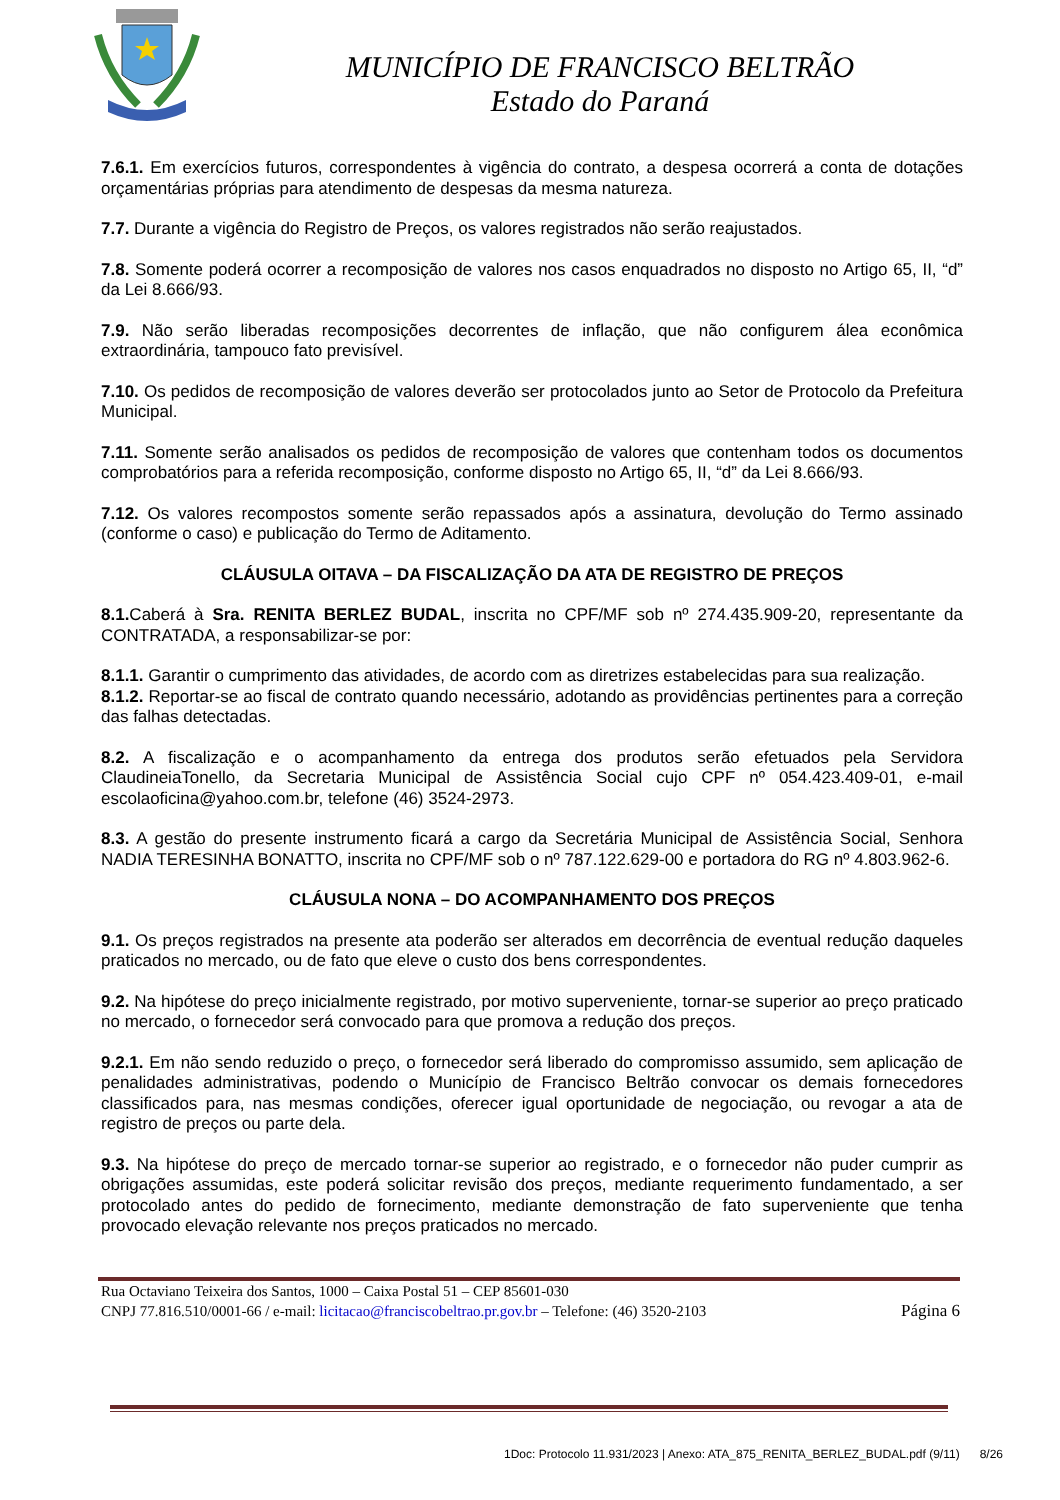MUNICÍPIO DE FRANCISCO BELTRÃO
Estado do Paraná
7.6.1. Em exercícios futuros, correspondentes à vigência do contrato, a despesa ocorrerá a conta de dotações orçamentárias próprias para atendimento de despesas da mesma natureza.
7.7. Durante a vigência do Registro de Preços, os valores registrados não serão reajustados.
7.8. Somente poderá ocorrer a recomposição de valores nos casos enquadrados no disposto no Artigo 65, II, “d” da Lei 8.666/93.
7.9. Não serão liberadas recomposições decorrentes de inflação, que não configurem álea econômica extraordinária, tampouco fato previsível.
7.10. Os pedidos de recomposição de valores deverão ser protocolados junto ao Setor de Protocolo da Prefeitura Municipal.
7.11. Somente serão analisados os pedidos de recomposição de valores que contenham todos os documentos comprobatórios para a referida recomposição, conforme disposto no Artigo 65, II, “d” da Lei 8.666/93.
7.12. Os valores recompostos somente serão repassados após a assinatura, devolução do Termo assinado (conforme o caso) e publicação do Termo de Aditamento.
CLÁUSULA OITAVA – DA FISCALIZAÇÃO DA ATA DE REGISTRO DE PREÇOS
8.1. Caberá à Sra. RENITA BERLEZ BUDAL, inscrita no CPF/MF sob nº 274.435.909-20, representante da CONTRATADA, a responsabilizar-se por:
8.1.1. Garantir o cumprimento das atividades, de acordo com as diretrizes estabelecidas para sua realização.
8.1.2. Reportar-se ao fiscal de contrato quando necessário, adotando as providências pertinentes para a correção das falhas detectadas.
8.2. A fiscalização e o acompanhamento da entrega dos produtos serão efetuados pela Servidora ClaudineiaTonello, da Secretaria Municipal de Assistência Social cujo CPF nº 054.423.409-01, e-mail escolaoficina@yahoo.com.br, telefone (46) 3524-2973.
8.3. A gestão do presente instrumento ficará a cargo da Secretária Municipal de Assistência Social, Senhora NADIA TERESINHA BONATTO, inscrita no CPF/MF sob o nº 787.122.629-00 e portadora do RG nº 4.803.962-6.
CLÁUSULA NONA – DO ACOMPANHAMENTO DOS PREÇOS
9.1. Os preços registrados na presente ata poderão ser alterados em decorrência de eventual redução daqueles praticados no mercado, ou de fato que eleve o custo dos bens correspondentes.
9.2. Na hipótese do preço inicialmente registrado, por motivo superveniente, tornar-se superior ao preço praticado no mercado, o fornecedor será convocado para que promova a redução dos preços.
9.2.1. Em não sendo reduzido o preço, o fornecedor será liberado do compromisso assumido, sem aplicação de penalidades administrativas, podendo o Município de Francisco Beltrão convocar os demais fornecedores classificados para, nas mesmas condições, oferecer igual oportunidade de negociação, ou revogar a ata de registro de preços ou parte dela.
9.3. Na hipótese do preço de mercado tornar-se superior ao registrado, e o fornecedor não puder cumprir as obrigações assumidas, este poderá solicitar revisão dos preços, mediante requerimento fundamentado, a ser protocolado antes do pedido de fornecimento, mediante demonstração de fato superveniente que tenha provocado elevação relevante nos preços praticados no mercado.
Rua Octaviano Teixeira dos Santos, 1000 – Caixa Postal 51 – CEP 85601-030
CNPJ 77.816.510/0001-66 / e-mail: licitacao@franciscobeltrao.pr.gov.br – Telefone: (46) 3520-2103
Página 6
1Doc: Protocolo 11.931/2023 | Anexo: ATA_875_RENITA_BERLEZ_BUDAL.pdf (9/11) 8/26